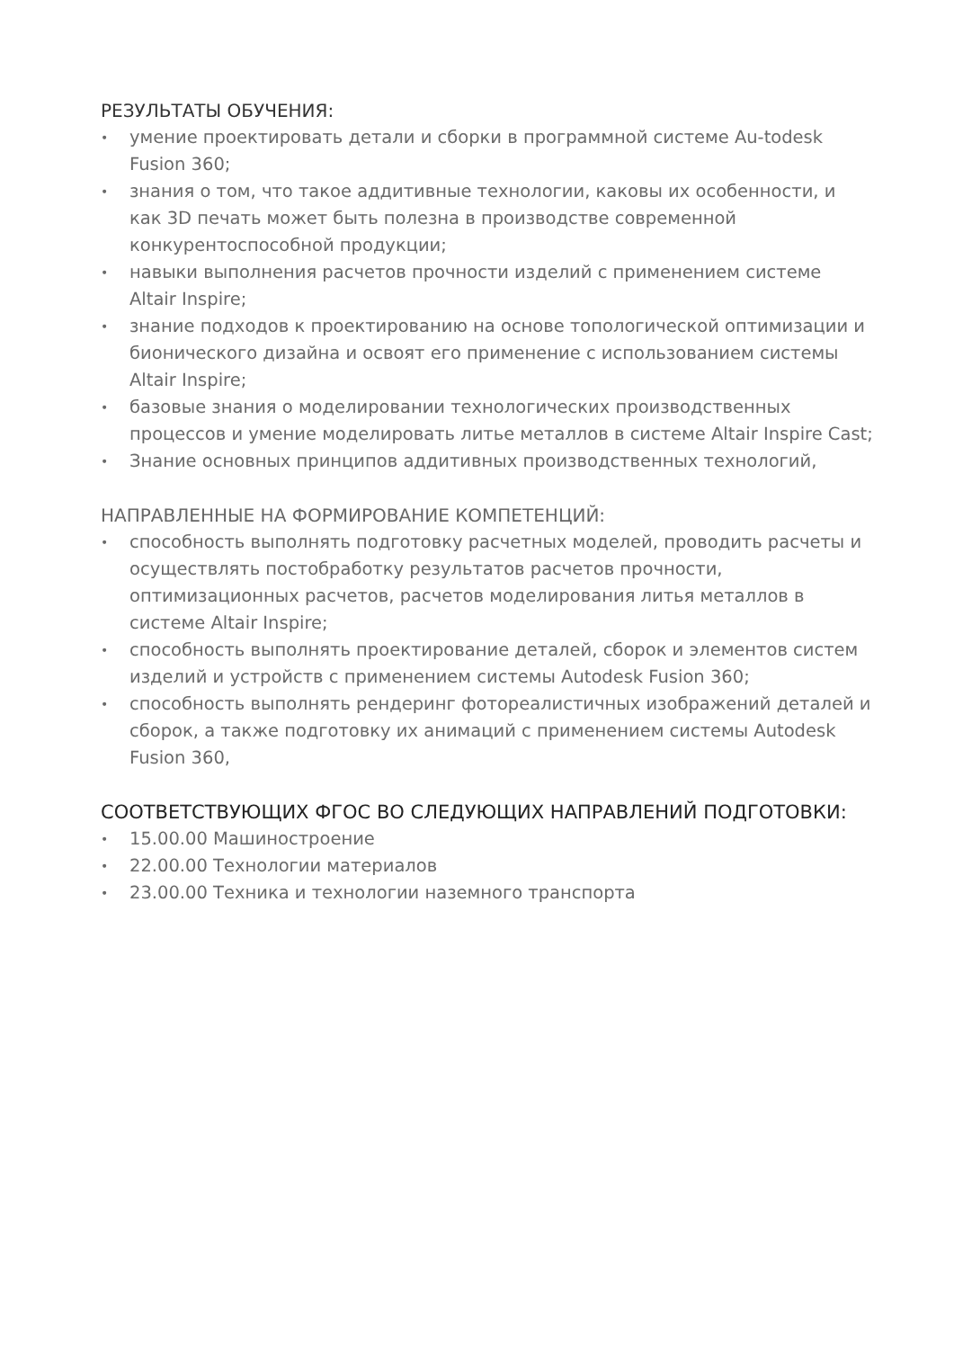РЕЗУЛЬТАТЫ ОБУЧЕНИЯ:
• умение проектировать детали и сборки в программной системе Au-todesk Fusion 360;
• знания о том, что такое аддитивные технологии, каковы их особенности, и как 3D печать может быть полезна в производстве современной конкурентоспособной продукции;
• навыки выполнения расчетов прочности изделий с применением системе Altair Inspire;
• знание подходов к проектированию на основе топологической оптимизации и бионического дизайна и освоят его применение с использованием системы Altair Inspire;
• базовые знания о моделировании технологических производственных процессов и умение моделировать литье металлов в системе Altair Inspire Cast;
• Знание основных принципов аддитивных производственных технологий,
НАПРАВЛЕННЫЕ НА ФОРМИРОВАНИЕ КОМПЕТЕНЦИЙ:
• способность выполнять подготовку расчетных моделей, проводить расчеты и осуществлять постобработку результатов расчетов прочности, оптимизационных расчетов, расчетов моделирования литья металлов в системе Altair Inspire;
• способность выполнять проектирование деталей, сборок и элементов систем изделий и устройств с применением системы Autodesk Fusion 360;
• способность выполнять рендеринг фотореалистичных изображений деталей и сборок, а также подготовку их анимаций с применением системы Autodesk Fusion 360,
СООТВЕТСТВУЮЩИХ ФГОС ВО СЛЕДУЮЩИХ НАПРАВЛЕНИЙ ПОДГОТОВКИ:
• 15.00.00 Машиностроение
• 22.00.00 Технологии материалов
• 23.00.00 Техника и технологии наземного транспорта